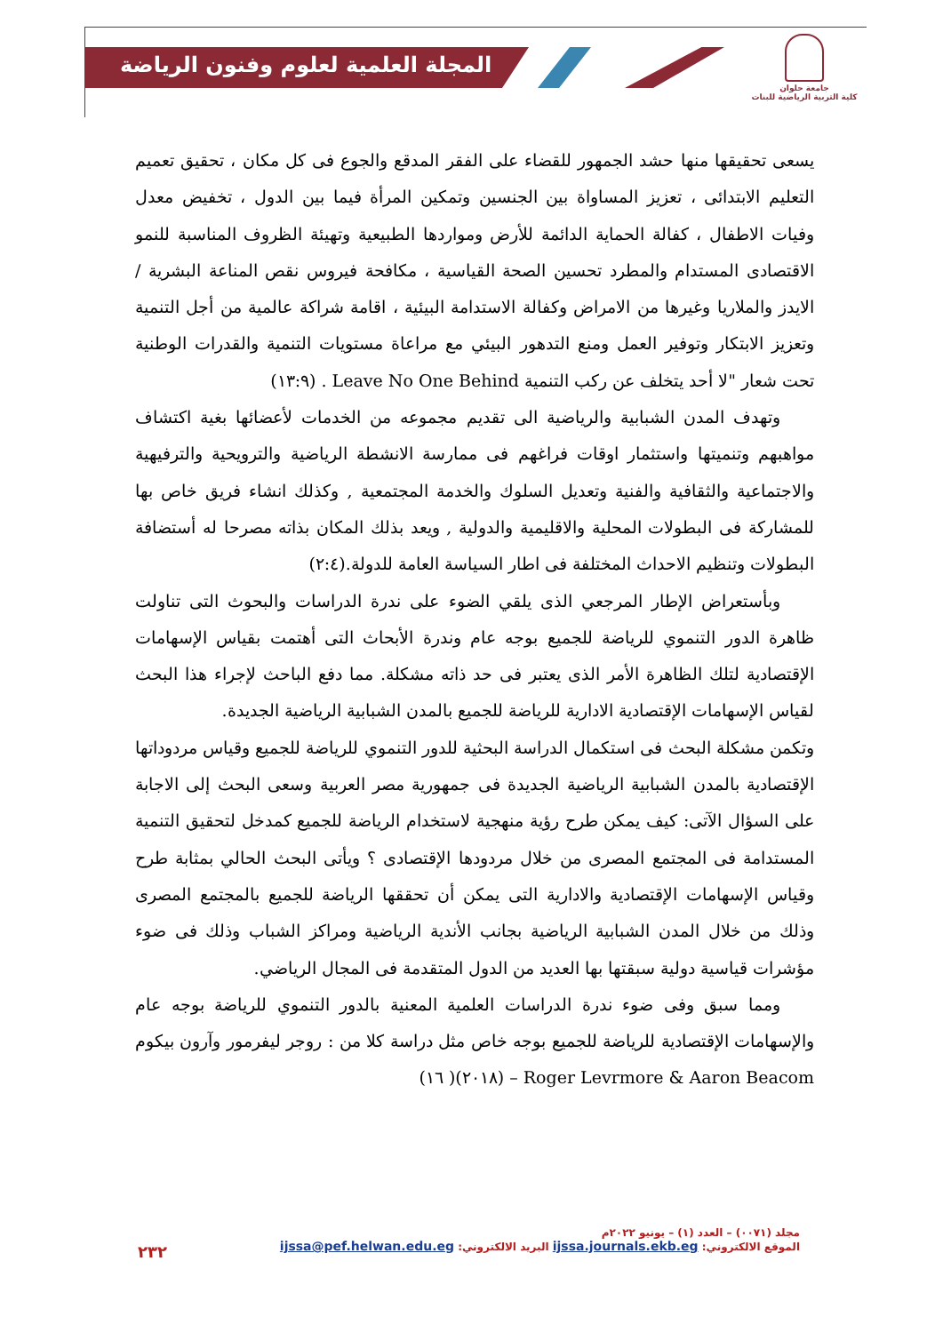المجلة العلمية لعلوم وفنون الرياضة
جامعة حلوان
كلية التربية الرياضية للبنات
يسعى تحقيقها منها حشد الجمهور للقضاء على الفقر المدقع والجوع فى كل مكان ، تحقيق تعميم التعليم الابتدائى ، تعزيز المساواة بين الجنسين وتمكين المرأة فيما بين الدول ، تخفيض معدل وفيات الاطفال ، كفالة الحماية الدائمة للأرض ومواردها الطبيعية وتهيئة الظروف المناسبة للنمو الاقتصادى المستدام والمطرد تحسين الصحة القياسية ، مكافحة فيروس نقص المناعة البشرية / الايدز والملاريا وغيرها من الامراض وكفالة الاستدامة البيئية ، اقامة شراكة عالمية من أجل التنمية وتعزيز الابتكار وتوفير العمل ومنع التدهور البيئي مع مراعاة مستويات التنمية والقدرات الوطنية تحت شعار "لا أحد يتخلف عن ركب التنمية Leave No One Behind . (١٣:٩)
وتهدف المدن الشبابية والرياضية الى تقديم مجموعه من الخدمات لأعضائها بغية اكتشاف مواهبهم وتنميتها واستثمار اوقات فراغهم فى ممارسة الانشطة الرياضية والترويحية والترفيهية والاجتماعية والثقافية والفنية وتعديل السلوك والخدمة المجتمعية , وكذلك انشاء فريق خاص بها للمشاركة فى البطولات المحلية والاقليمية والدولية , ويعد بذلك المكان بذاته مصرحا له أستضافة البطولات وتنظيم الاحداث المختلفة فى اطار السياسة العامة للدولة.(٢:٤)
وبأستعراض الإطار المرجعي الذى يلقي الضوء على ندرة الدراسات والبحوث التى تناولت ظاهرة الدور التنموي للرياضة للجميع بوجه عام وندرة الأبحاث التى أهتمت بقياس الإسهامات الإقتصادية لتلك الظاهرة الأمر الذى يعتبر فى حد ذاته مشكلة. مما دفع الباحث لإجراء هذا البحث لقياس الإسهامات الإقتصادية الادارية للرياضة للجميع بالمدن الشبابية الرياضية الجديدة.
وتكمن مشكلة البحث فى استكمال الدراسة البحثية للدور التنموي للرياضة للجميع وقياس مردوداتها الإقتصادية بالمدن الشبابية الرياضية الجديدة فى جمهورية مصر العربية وسعى البحث إلى الاجابة على السؤال الآتى: كيف يمكن طرح رؤية منهجية لاستخدام الرياضة للجميع كمدخل لتحقيق التنمية المستدامة فى المجتمع المصرى من خلال مردودها الإقتصادى ؟ ويأتى البحث الحالي بمثابة طرح وقياس الإسهامات الإقتصادية والادارية التى يمكن أن تحققها الرياضة للجميع بالمجتمع المصرى وذلك من خلال المدن الشبابية الرياضية بجانب الأندية الرياضية ومراكز الشباب وذلك فى ضوء مؤشرات قياسية دولية سبقتها بها العديد من الدول المتقدمة فى المجال الرياضي.
ومما سبق وفى ضوء ندرة الدراسات العلمية المعنية بالدور التنموي للرياضة بوجه عام والإسهامات الإقتصادية للرياضة للجميع بوجه خاص مثل دراسة كلا من : روجر ليفرمور وآرون بيكوم Roger Levrmore & Aaron Beacom – (٢٠١٨)( ١٦)
مجلد (٠٠٧١) – العدد (١) – يونيو ٢٠٢٢م
الموقع الالكتروني: ijssa.journals.ekb.eg البريد الالكتروني: ijssa@pef.helwan.edu.eg
٢٣٢